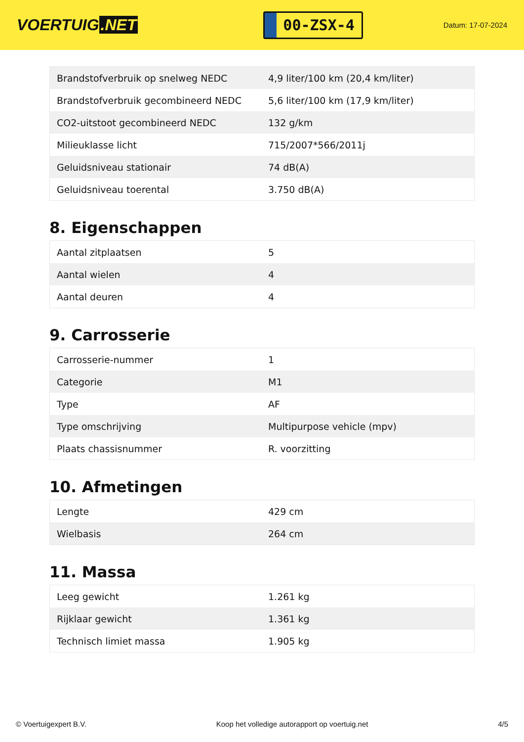VOERTUIG.NET
00-ZSX-4
Datum: 17-07-2024
| Brandstofverbruik op snelweg NEDC | 4,9 liter/100 km (20,4 km/liter) |
| Brandstofverbruik gecombineerd NEDC | 5,6 liter/100 km (17,9 km/liter) |
| CO2-uitstoot gecombineerd NEDC | 132 g/km |
| Milieuklasse licht | 715/2007*566/2011j |
| Geluidsniveau stationair | 74 dB(A) |
| Geluidsniveau toerental | 3.750 dB(A) |
8. Eigenschappen
| Aantal zitplaatsen | 5 |
| Aantal wielen | 4 |
| Aantal deuren | 4 |
9. Carrosserie
| Carrosserie-nummer | 1 |
| Categorie | M1 |
| Type | AF |
| Type omschrijving | Multipurpose vehicle (mpv) |
| Plaats chassisnummer | R. voorzitting |
10. Afmetingen
| Lengte | 429 cm |
| Wielbasis | 264 cm |
11. Massa
| Leeg gewicht | 1.261 kg |
| Rijklaar gewicht | 1.361 kg |
| Technisch limiet massa | 1.905 kg |
© Voertuigexpert B.V. Koop het volledige autorapport op voertuig.net 4/5